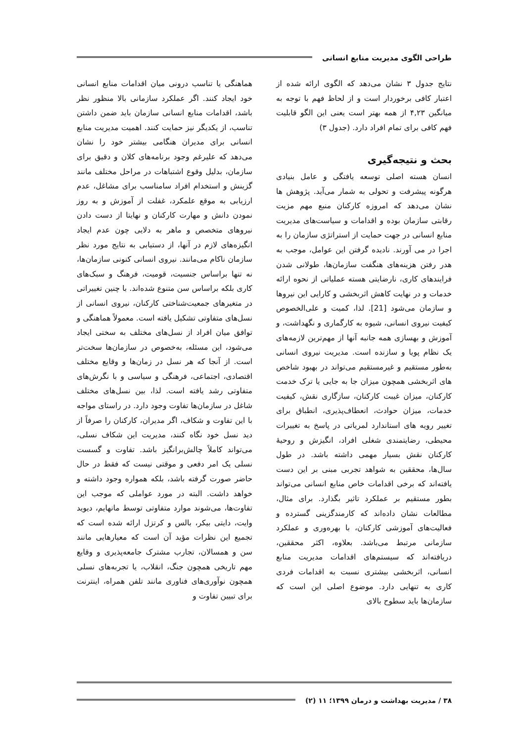طراحی الگوی مدیریت منابع انسانی
نتایج جدول ۳ نشان می‌دهد که الگوی ارائه شده از اعتبار کافی برخوردار است و از لحاظ فهم با توجه به میانگین ۴,۲۳ از همه بهتر است یعنی این الگو قابلیت فهم کافی برای تمام افراد دارد. (جدول ۳)
بحث و نتیجه‌گیری
انسان هسته اصلی توسعه یافتگی و عامل بنیادی هرگونه پیشرفت و تحولی به شمار می‌آید. پژوهش ها نشان می‌دهد که امروزه کارکنان منبع مهم مزیت رقابتی سازمان بوده و اقدامات و سیاست‌های مدیریت منابع انسانی در جهت حمایت از استراتژی سازمان را به اجرا در می آورند. نادیده گرفتن این عوامل، موجب به هدر رفتن هزینه‌های هنگفت سازمان‌ها، طولانی شدن فرایندهای کاری، نارضایتی هسته عملیاتی از نحوه ارائه خدمات و در نهایت کاهش اثربخشی و کارایی این نیروها و سازمان می‌شود [21]. لذا، کمیت و علی‌الخصوص کیفیت نیروی انسانی، شیوه به کارگماری و نگهداشت، و آموزش و بهسازی همه جانبه آنها از مهم‌ترین لازمه‌های یک نظام پویا و سازنده است. مدیریت نیروی انسانی به‌طور مستقیم و غیرمستقیم می‌تواند در بهبود شاخص های اثربخشی همچون میزان جا به جایی یا ترک خدمت کارکنان، میزان غیبت کارکنان، سازگاری نقش، کیفیت خدمات، میزان حوادث، انعطاف‌پذیری، انطباق برای تغییر رویه های استاندارد لمریاتی در پاسخ به تغییرات محیطی، رضایتمندی شغلی افراد، انگیزش و روحیهٔ کارکنان نقش بسیار مهمی داشته باشد. در طول سال‌ها، محققین به شواهد تجربی مبنی بر این دست یافته‌اند که برخی اقدامات خاص منابع انسانی می‌تواند بطور مستقیم بر عملکرد تاثیر بگذارد. برای مثال، مطالعات نشان داده‌اند که کارمندگزینی گسترده و فعالیت‌های آموزشی کارکنان، با بهره‌وری و عملکرد سازمانی مرتبط می‌باشد. بعلاوه، اکثر محققین، دریافته‌اند که سیستم‌های اقدامات مدیریت منابع انسانی، اثربخشی بیشتری نسبت به اقدامات فردی کاری به تنهایی دارد. موضوع اصلی این است که سازمان‌ها باید سطوح بالای
هماهنگی یا تناسب درونی میان اقدامات منابع انسانی خود ایجاد کنند. اگر عملکرد سازمانی بالا منظور نظر باشد، اقدامات منابع انسانی سازمان باید ضمن داشتن تناسب، از یکدیگر نیز حمایت کنند. اهمیت مدیریت منابع انسانی برای مدیران هنگامی بیشتر خود را نشان می‌دهد که علیرغم وجود برنامه‌های کلان و دقیق برای سازمان، بدلیل وقوع اشتباهات در مراحل مختلف مانند گزینش و استخدام افراد سامناسب برای مشاغل، عدم ارزیابی به موقع علمکرد، غفلت از آموزش و به روز نمودن دانش و مهارت کارکنان و نهایتا از دست دادن نیروهای متخصص و ماهر به دلایی چون عدم ایجاد انگیزه‌های لازم در آنها، از دستیابی به نتایج مورد نظر سازمان ناکام می‌مانند. نیروی انسانی کنونی سازمان‌ها، نه تنها براساس جنسیت، قومیت، فرهنگ و سبک‌های کاری بلکه براساس سن متنوع شده‌اند. با چنین تغییراتی در متغیرهای جمعیت‌شناختی کارکنان، نیروی انسانی از نسل‌های متفاوتی تشکیل یافته است. معمولاً هماهنگی و توافق میان افراد از نسل‌های مختلف به سختی ایجاد می‌شود، این مسئله، به‌خصوص در سازمان‌ها سخت‌تر است. از آنجا که هر نسل در زمان‌ها و وقایع مختلف اقتصادی، اجتماعی، فرهنگی و سیاسی و با نگرش‌های متفاوتی رشد یافته است. لذا، بین نسل‌های مختلف شاغل در سازمان‌ها تفاوت وجود دارد. در راستای مواجه با این تفاوت و شکاف، اگر مدیران، کارکنان را صرفاً از دید نسل خود نگاه کنند، مدیریت این شکاف نسلی، می‌تواند کاملاً چالش‌برانگیز باشد. تفاوت و گسست نسلی یک امر دفعی و موقتی نیست که فقط در حال حاضر صورت گرفته باشد، بلکه همواره وجود داشته و خواهد داشت. البته در مورد عواملی که موجب این تفاوت‌ها، می‌شوند موارد متفاوتی توسط مانهایم، دیوید وایت، دایتی بیکر، بالس و کرتزل ارائه شده است که تجمیع این نظرات مؤید آن است که معیارهایی مانند سن و همسالان، تجارب مشترک جامعه‌پذیری و وقایع مهم تاریخی همچون جنگ، انقلاب، یا تجربه‌های نسلی همچون نوآوری‌های فناوری مانند تلفن همراه، اینترنت برای تبیین تفاوت و
۳۸ / مدیریت بهداشت و درمان ۱۳۹۹؛ ۱۱ (۲)